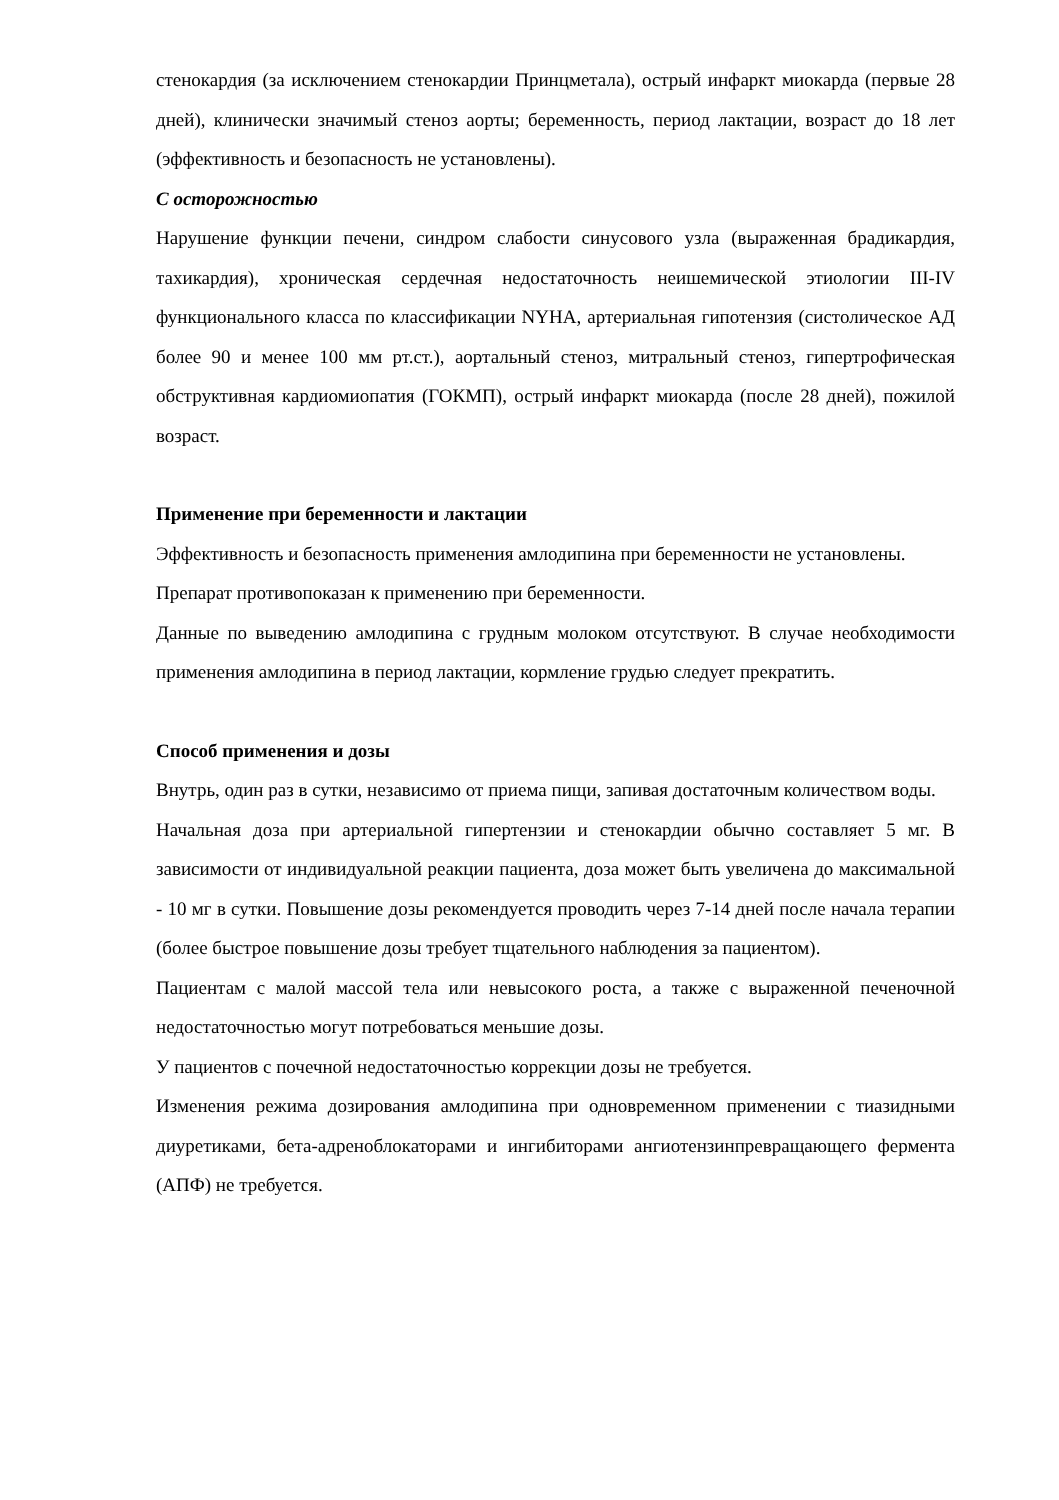стенокардия (за исключением стенокардии Принцметала), острый инфаркт миокарда (первые 28 дней), клинически значимый стеноз аорты; беременность, период лактации, возраст до 18 лет (эффективность и безопасность не установлены).
С осторожностью
Нарушение функции печени, синдром слабости синусового узла (выраженная брадикардия, тахикардия), хроническая сердечная недостаточность неишемической этиологии III-IV функционального класса по классификации NYHA, артериальная гипотензия (систолическое АД более 90 и менее 100 мм рт.ст.), аортальный стеноз, митральный стеноз, гипертрофическая обструктивная кардиомиопатия (ГОКМП), острый инфаркт миокарда (после 28 дней), пожилой возраст.
Применение при беременности и лактации
Эффективность и безопасность применения амлодипина при беременности не установлены.
Препарат противопоказан к применению при беременности.
Данные по выведению амлодипина с грудным молоком отсутствуют. В случае необходимости применения амлодипина в период лактации, кормление грудью следует прекратить.
Способ применения и дозы
Внутрь, один раз в сутки, независимо от приема пищи, запивая достаточным количеством воды.
Начальная доза при артериальной гипертензии и стенокардии обычно составляет 5 мг. В зависимости от индивидуальной реакции пациента, доза может быть увеличена до максимальной - 10 мг в сутки. Повышение дозы рекомендуется проводить через 7-14 дней после начала терапии (более быстрое повышение дозы требует тщательного наблюдения за пациентом).
Пациентам с малой массой тела или невысокого роста, а также с выраженной печеночной недостаточностью могут потребоваться меньшие дозы.
У пациентов с почечной недостаточностью коррекции дозы не требуется.
Изменения режима дозирования амлодипина при одновременном применении с тиазидными диуретиками, бета-адреноблокаторами и ингибиторами ангиотензинпревращающего фермента (АПФ) не требуется.